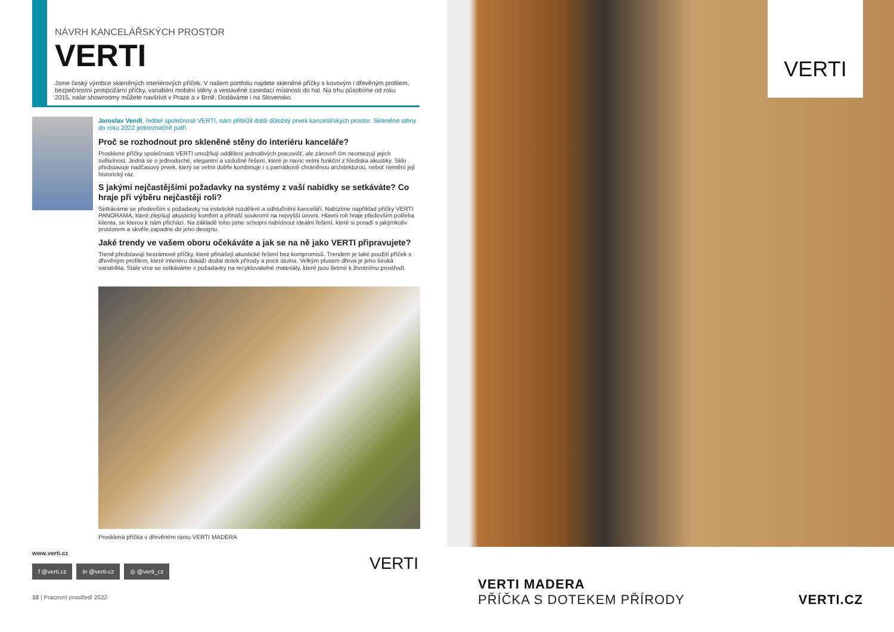NÁVRH KANCELÁŘSKÝCH PROSTOR
VERTI
Jsme český výrobce skleněných interiérových příček. V našem portfoliu najdete skleněné příčky s kovovým i dřevěným profilem, bezpečnostní protipožární příčky, variabilní mobilní stěny a vestavěné zasedací místnosti do hal. Na trhu působíme od roku 2015, naše showroomy můžete navštívit v Praze a v Brně. Dodáváme i na Slovensko.
Jaroslav Vendl, ředitel společnosti VERTI, nám přiblížil další důležitý prvek kancelářských prostor. Skleněné stěny do roku 2022 jednoznačně patří.
Proč se rozhodnout pro skleněné stěny do interiéru kanceláře?
Prosklené příčky společnosti VERTI umožňují oddělení jednotlivých pracovišť, ale zároveň tím neomezují jejich světelnost. Jedná se o jednoduché, elegantní a vzdušné řešení, které je navíc velmi funkční z hlediska akustiky. Sklo představuje nadčasový prvek, který se velmi dobře kombinuje i s památkově chráněnou architekturou, neboť nemění její historický ráz.
S jakými nejčastějšími požadavky na systémy z vaší nabídky se setkáváte? Co hraje při výběru nejčastěji roli?
Setkáváme se především s požadavky na estetické rozdělení a odhlučnění kanceláří. Nabízíme například příčky VERTI PANORAMA, které zlepšují akustický komfort a přináší soukromí na nejvyšší úrovni. Hlavní roli hraje především potřeba klienta, se kterou k nám přichází. Na základě toho jsme schopni nabídnout ideální řešení, které si poradí s jakýmkoliv prostorem a skvěle zapadne do jeho designu.
Jaké trendy ve vašem oboru očekáváte a jak se na ně jako VERTI připravujete?
Trend představují bezrámové příčky, které přinášejí akustické řešení bez kompromisů. Trendem je také použití příček s dřevěným profilem, které interiéru dokáží dodat dotek přírody a pocit útulna. Velkým plusem dřeva je jeho široká variabilita. Stále více se setkáváme s požadavky na recyklovatelné materiály, které jsou šetrné k životnímu prostředí.
Prosklená příčka v dřevěném rámu VERTI MADERA
www.verti.cz
f @verti.cz in @verti-cz ◎ @verti_cz
10 | Pracovní prostředí 2022
VERTI
VERTI
VERTI MADERA
PŘÍČKA S DOTEKEM PŘÍRODY
VERTI.CZ